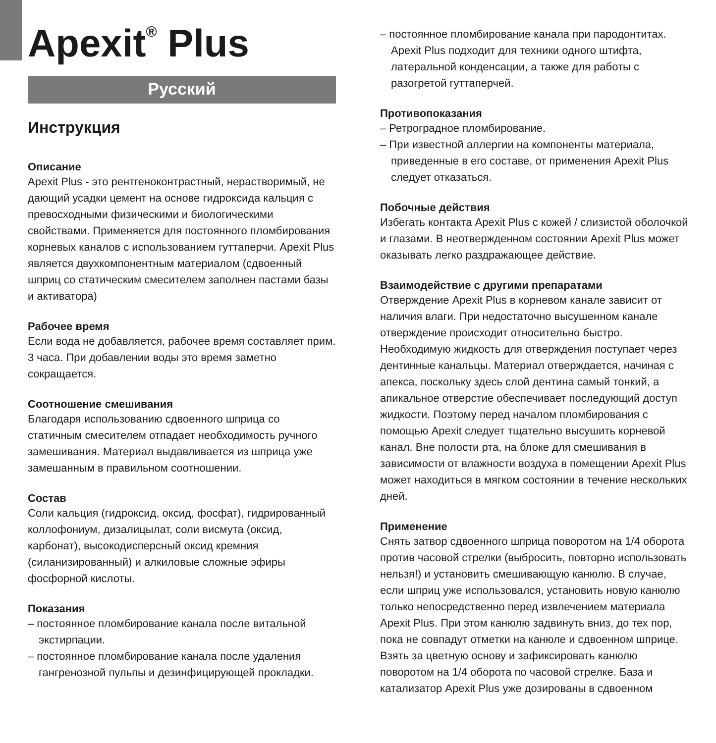Apexit<sup>®</sup> Plus
Русский
Инструкция
Описание
Apexit Plus - это рентгеноконтрастный, нерастворимый, не дающий усадки цемент на основе гидроксида кальция с превосходными физическими и биологическими свойствами. Применяется для постоянного пломбирования корневых каналов с использованием гуттаперчи. Apexit Plus является двухкомпонентным материалом (сдвоенный шприц со статическим смесителем заполнен пастами базы и активатора)
Рабочее время
Если вода не добавляется, рабочее время составляет прим. 3 часа. При добавлении воды это время заметно сокращается.
Соотношение смешивания
Благодаря использованию сдвоенного шприца со статичным смесителем отпадает необходимость ручного замешивания. Материал выдавливается из шприца уже замешанным в правильном соотношении.
Состав
Соли кальция (гидроксид, оксид, фосфат), гидрированный коллофониум, дизалицылат, соли висмута (оксид, карбонат), высокодисперсный оксид кремния (силанизированный) и алкиловые сложные эфиры фосфорной кислоты.
Показания
– постоянное пломбирование канала после витальной экстирпации.
– постоянное пломбирование канала после удаления гангренозной пульпы и дезинфицирующей прокладки.
– постоянное пломбирование канала при пародонтитах. Apexit Plus подходит для техники одного штифта, латеральной конденсации, а также для работы с разогретой гуттаперчей.
Противопоказания
– Ретроградное пломбирование.
– При известной аллергии на компоненты материала, приведенные в его составе, от применения Apexit Plus следует отказаться.
Побочные действия
Избегать контакта Apexit Plus с кожей / слизистой оболочкой и глазами. В неотвержденном состоянии Apexit Plus может оказывать легко раздражающее действие.
Взаимодействие с другими препаратами
Отверждение Apexit Plus в корневом канале зависит от наличия влаги. При недостаточно высушенном канале отверждение происходит относительно быстро. Необходимую жидкость для отверждения поступает через дентинные канальцы. Материал отверждается, начиная с апекса, поскольку здесь слой дентина самый тонкий, а апикальное отверстие обеспечивает последующий доступ жидкости. Поэтому перед началом пломбирования с помощью Apexit следует тщательно высушить корневой канал. Вне полости рта, на блоке для смешивания в зависимости от влажности воздуха в помещении Apexit Plus может находиться в мягком состоянии в течение нескольких дней.
Применение
Снять затвор сдвоенного шприца поворотом на 1/4 оборота против часовой стрелки (выбросить, повторно использовать нельзя!) и установить смешивающую канюлю. В случае, если шприц уже использовался, установить новую канюлю только непосредственно перед извлечением материала Apexit Plus. При этом канюлю задвинуть вниз, до тех пор, пока не совпадут отметки на канюле и сдвоенном шприце. Взять за цветную основу и зафиксировать канюлю поворотом на 1/4 оборота по часовой стрелке. База и катализатор Apexit Plus уже дозированы в сдвоенном